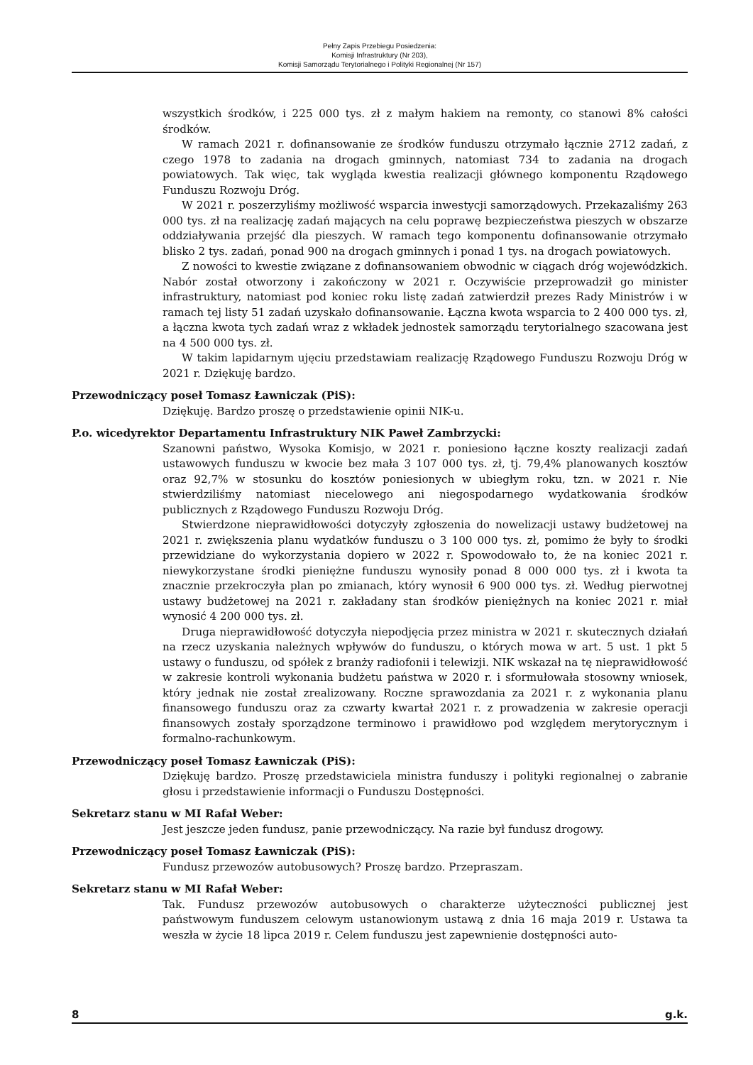Pełny Zapis Przebiegu Posiedzenia:
Komisji Infrastruktury (Nr 203),
Komisji Samorządu Terytorialnego i Polityki Regionalnej (Nr 157)
wszystkich środków, i 225 000 tys. zł z małym hakiem na remonty, co stanowi 8% całości środków.
W ramach 2021 r. dofinansowanie ze środków funduszu otrzymało łącznie 2712 zadań, z czego 1978 to zadania na drogach gminnych, natomiast 734 to zadania na drogach powiatowych. Tak więc, tak wygląda kwestia realizacji głównego komponentu Rządowego Funduszu Rozwoju Dróg.
W 2021 r. poszerzyliśmy możliwość wsparcia inwestycji samorządowych. Przekazaliśmy 263 000 tys. zł na realizację zadań mających na celu poprawę bezpieczeństwa pieszych w obszarze oddziaływania przejść dla pieszych. W ramach tego komponentu dofinansowanie otrzymało blisko 2 tys. zadań, ponad 900 na drogach gminnych i ponad 1 tys. na drogach powiatowych.
Z nowości to kwestie związane z dofinansowaniem obwodnic w ciągach dróg wojewódzkich. Nabór został otworzony i zakończony w 2021 r. Oczywiście przeprowadził go minister infrastruktury, natomiast pod koniec roku listę zadań zatwierdził prezes Rady Ministrów i w ramach tej listy 51 zadań uzyskało dofinansowanie. Łączna kwota wsparcia to 2 400 000 tys. zł, a łączna kwota tych zadań wraz z wkładek jednostek samorządu terytorialnego szacowana jest na 4 500 000 tys. zł.
W takim lapidarnym ujęciu przedstawiam realizację Rządowego Funduszu Rozwoju Dróg w 2021 r. Dziękuję bardzo.
Przewodniczący poseł Tomasz Ławniczak (PiS):
Dziękuję. Bardzo proszę o przedstawienie opinii NIK-u.
P.o. wicedyrektor Departamentu Infrastruktury NIK Paweł Zambrzycki:
Szanowni państwo, Wysoka Komisjo, w 2021 r. poniesiono łączne koszty realizacji zadań ustawowych funduszu w kwocie bez mała 3 107 000 tys. zł, tj. 79,4% planowanych kosztów oraz 92,7% w stosunku do kosztów poniesionych w ubiegłym roku, tzn. w 2021 r. Nie stwierdziliśmy natomiast niecelowego ani niegospodarnego wydatkowania środków publicznych z Rządowego Funduszu Rozwoju Dróg.
Stwierdzone nieprawidłowości dotyczyły zgłoszenia do nowelizacji ustawy budżetowej na 2021 r. zwiększenia planu wydatków funduszu o 3 100 000 tys. zł, pomimo że były to środki przewidziane do wykorzystania dopiero w 2022 r. Spowodowało to, że na koniec 2021 r. niewykorzystane środki pieniężne funduszu wynosiły ponad 8 000 000 tys. zł i kwota ta znacznie przekroczyła plan po zmianach, który wynosił 6 900 000 tys. zł. Według pierwotnej ustawy budżetowej na 2021 r. zakładany stan środków pieniężnych na koniec 2021 r. miał wynosić 4 200 000 tys. zł.
Druga nieprawidłowość dotyczyła niepodjęcia przez ministra w 2021 r. skutecznych działań na rzecz uzyskania należnych wpływów do funduszu, o których mowa w art. 5 ust. 1 pkt 5 ustawy o funduszu, od spółek z branży radiofonii i telewizji. NIK wskazał na tę nieprawidłowość w zakresie kontroli wykonania budżetu państwa w 2020 r. i sformułowała stosowny wniosek, który jednak nie został zrealizowany. Roczne sprawozdania za 2021 r. z wykonania planu finansowego funduszu oraz za czwarty kwartał 2021 r. z prowadzenia w zakresie operacji finansowych zostały sporządzone terminowo i prawidłowo pod względem merytorycznym i formalno-rachunkowym.
Przewodniczący poseł Tomasz Ławniczak (PiS):
Dziękuję bardzo. Proszę przedstawiciela ministra funduszy i polityki regionalnej o zabranie głosu i przedstawienie informacji o Funduszu Dostępności.
Sekretarz stanu w MI Rafał Weber:
Jest jeszcze jeden fundusz, panie przewodniczący. Na razie był fundusz drogowy.
Przewodniczący poseł Tomasz Ławniczak (PiS):
Fundusz przewozów autobusowych? Proszę bardzo. Przepraszam.
Sekretarz stanu w MI Rafał Weber:
Tak. Fundusz przewozów autobusowych o charakterze użyteczności publicznej jest państwowym funduszem celowym ustanowionym ustawą z dnia 16 maja 2019 r. Ustawa ta weszła w życie 18 lipca 2019 r. Celem funduszu jest zapewnienie dostępności auto-
8 g.k.